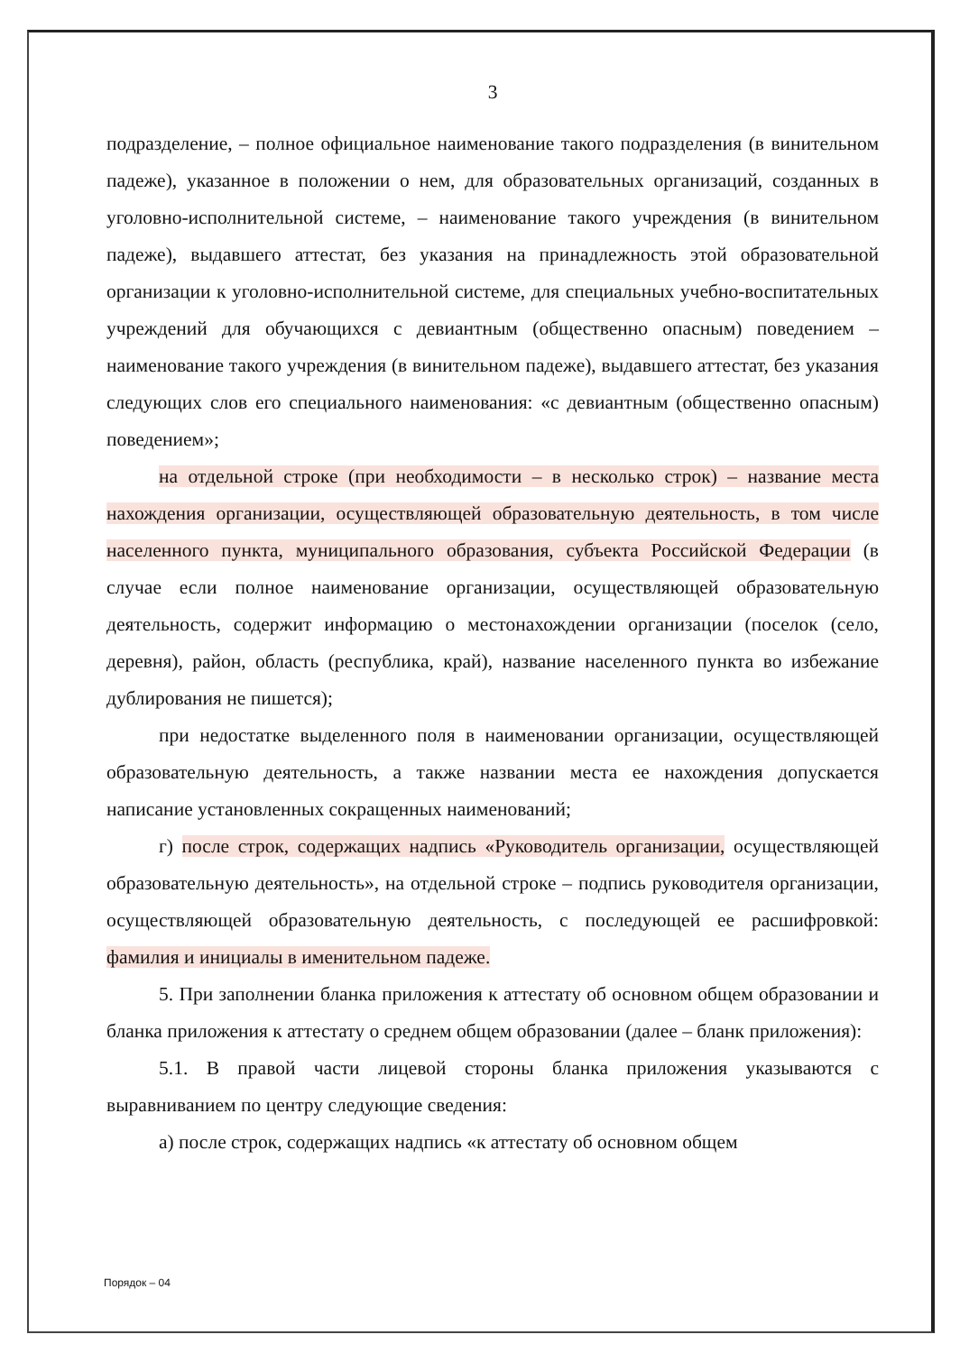3
подразделение, – полное официальное наименование такого подразделения (в винительном падеже), указанное в положении о нем, для образовательных организаций, созданных в уголовно-исполнительной системе, – наименование такого учреждения (в винительном падеже), выдавшего аттестат, без указания на принадлежность этой образовательной организации к уголовно-исполнительной системе, для специальных учебно-воспитательных учреждений для обучающихся с девиантным (общественно опасным) поведением – наименование такого учреждения (в винительном падеже), выдавшего аттестат, без указания следующих слов его специального наименования: «с девиантным (общественно опасным) поведением»;
на отдельной строке (при необходимости – в несколько строк) – название места нахождения организации, осуществляющей образовательную деятельность, в том числе населенного пункта, муниципального образования, субъекта Российской Федерации (в случае если полное наименование организации, осуществляющей образовательную деятельность, содержит информацию о местонахождении организации (поселок (село, деревня), район, область (республика, край), название населенного пункта во избежание дублирования не пишется);
при недостатке выделенного поля в наименовании организации, осуществляющей образовательную деятельность, а также названии места ее нахождения допускается написание установленных сокращенных наименований;
г) после строк, содержащих надпись «Руководитель организации, осуществляющей образовательную деятельность», на отдельной строке – подпись руководителя организации, осуществляющей образовательную деятельность, с последующей ее расшифровкой: фамилия и инициалы в именительном падеже.
5. При заполнении бланка приложения к аттестату об основном общем образовании и бланка приложения к аттестату о среднем общем образовании (далее – бланк приложения):
5.1. В правой части лицевой стороны бланка приложения указываются с выравниванием по центру следующие сведения:
а) после строк, содержащих надпись «к аттестату об основном общем
Порядок – 04